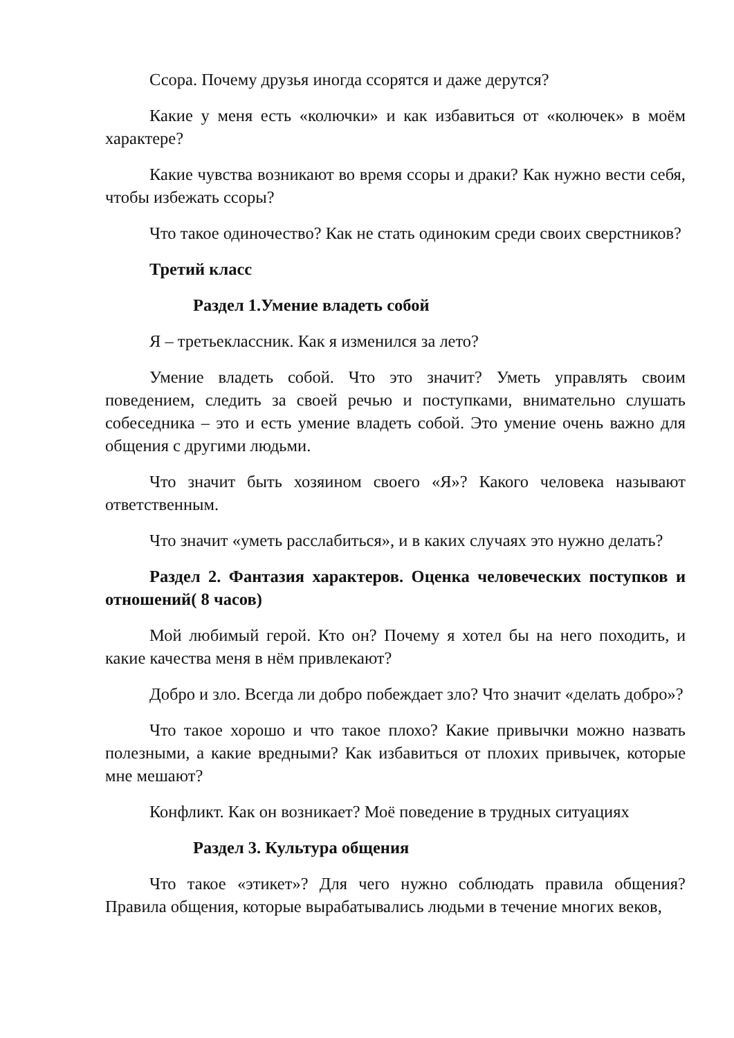Ссора. Почему друзья иногда ссорятся и даже дерутся?
Какие у меня есть «колючки» и как избавиться от «колючек» в моём характере?
Какие чувства возникают во время ссоры и драки? Как нужно вести себя, чтобы избежать ссоры?
Что такое одиночество? Как не стать одиноким среди своих сверстников?
Третий класс
Раздел 1.Умение владеть собой
Я – третьеклассник. Как я изменился за лето?
Умение владеть собой. Что это значит? Уметь управлять своим поведением, следить за своей речью и поступками, внимательно слушать собеседника – это и есть умение владеть собой. Это умение очень важно для общения с другими людьми.
Что значит быть хозяином своего «Я»? Какого человека называют ответственным.
Что значит «уметь расслабиться», и в каких случаях это нужно делать?
Раздел 2. Фантазия характеров. Оценка человеческих поступков и отношений( 8 часов)
Мой любимый герой. Кто он? Почему я хотел бы на него походить, и какие качества меня в нём привлекают?
Добро и зло. Всегда ли добро побеждает зло? Что значит «делать добро»?
Что такое хорошо и что такое плохо? Какие привычки можно назвать полезными, а какие вредными? Как избавиться от плохих привычек, которые мне мешают?
Конфликт. Как он возникает? Моё поведение в трудных ситуациях
Раздел 3. Культура общения
Что такое «этикет»? Для чего нужно соблюдать правила общения? Правила общения, которые вырабатывались людьми в течение многих веков,